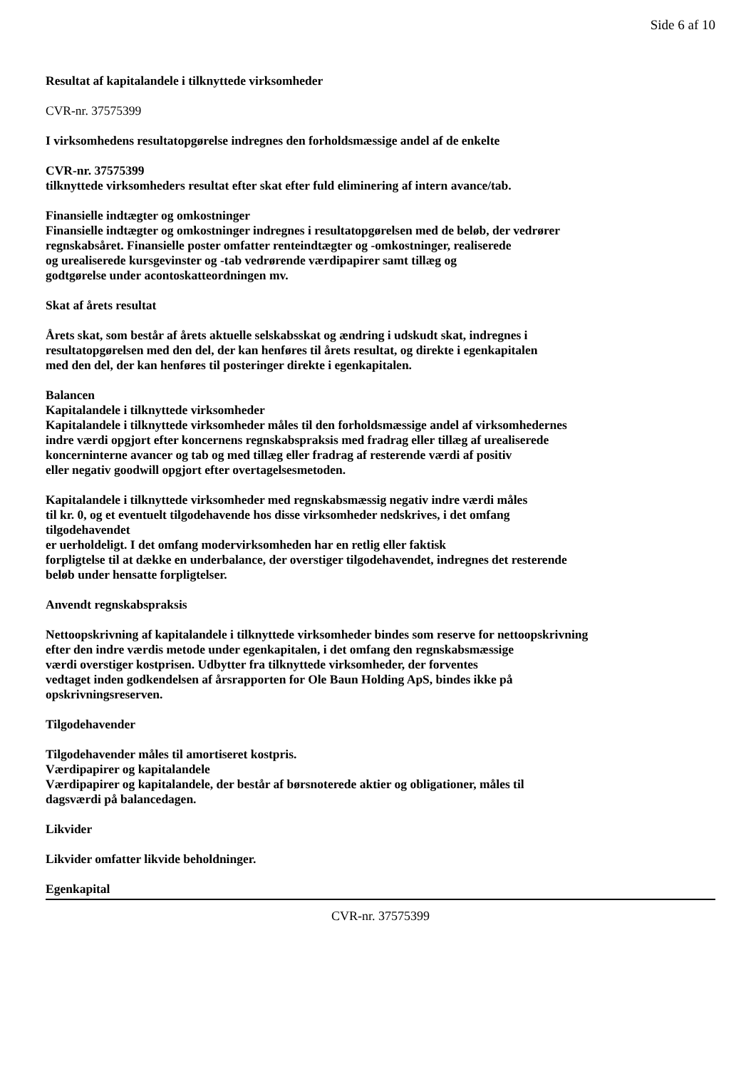Side 6 af 10
Resultat af kapitalandele i tilknyttede virksomheder
CVR-nr. 37575399
I virksomhedens resultatopgørelse indregnes den forholdsmæssige andel af de enkelte
CVR-nr. 37575399
tilknyttede virksomheders resultat efter skat efter fuld eliminering af intern avance/tab.
Finansielle indtægter og omkostninger
Finansielle indtægter og omkostninger indregnes i resultatopgørelsen med de beløb, der vedrører
regnskabsåret. Finansielle poster omfatter renteindtægter og -omkostninger, realiserede
og urealiserede kursgevinster og -tab vedrørende værdipapirer samt tillæg og
godtgørelse under acontoskatteordningen mv.
Skat af årets resultat
Årets skat, som består af årets aktuelle selskabsskat og ændring i udskudt skat, indregnes i
resultatopgørelsen med den del, der kan henføres til årets resultat, og direkte i egenkapitalen
med den del, der kan henføres til posteringer direkte i egenkapitalen.
Balancen
Kapitalandele i tilknyttede virksomheder
Kapitalandele i tilknyttede virksomheder måles til den forholdsmæssige andel af virksomhedernes
indre værdi opgjort efter koncernens regnskabspraksis med fradrag eller tillæg af urealiserede
koncerninterne avancer og tab og med tillæg eller fradrag af resterende værdi af positiv
eller negativ goodwill opgjort efter overtagelsesmetoden.
Kapitalandele i tilknyttede virksomheder med regnskabsmæssig negativ indre værdi måles
til kr. 0, og et eventuelt tilgodehavende hos disse virksomheder nedskrives, i det omfang
tilgodehavendet
er uerholdeligt. I det omfang modervirksomheden har en retlig eller faktisk
forpligtelse til at dække en underbalance, der overstiger tilgodehavendet, indregnes det resterende
beløb under hensatte forpligtelser.
Anvendt regnskabspraksis
Nettoopskrivning af kapitalandele i tilknyttede virksomheder bindes som reserve for nettoopskrivning
efter den indre værdis metode under egenkapitalen, i det omfang den regnskabsmæssige
værdi overstiger kostprisen. Udbytter fra tilknyttede virksomheder, der forventes
vedtaget inden godkendelsen af årsrapporten for Ole Baun Holding ApS, bindes ikke på
opskrivningsreserven.
Tilgodehavender
Tilgodehavender måles til amortiseret kostpris.
Værdipapirer og kapitalandele
Værdipapirer og kapitalandele, der består af børsnoterede aktier og obligationer, måles til
dagsværdi på balancedagen.
Likvider
Likvider omfatter likvide beholdninger.
Egenkapital
CVR-nr. 37575399